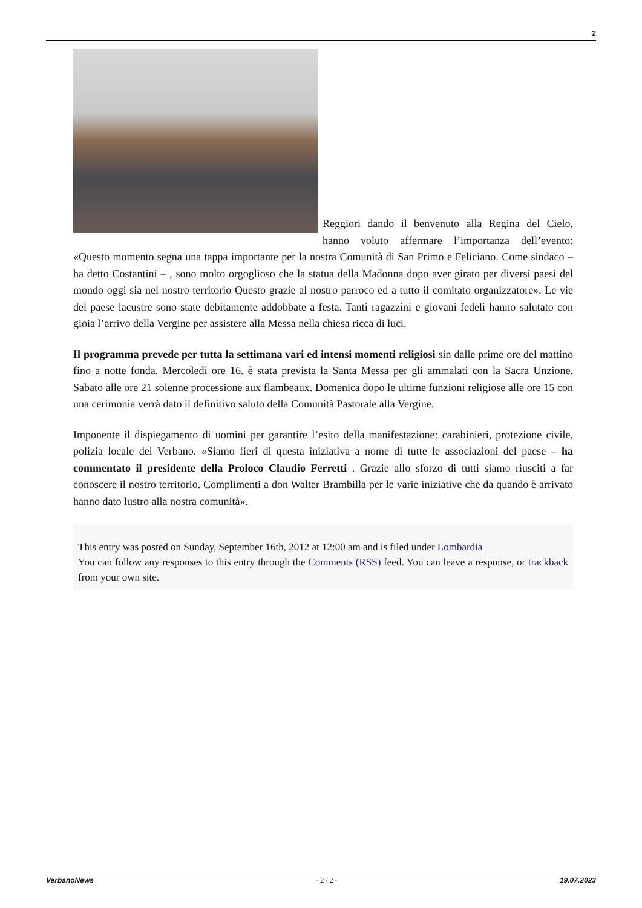2
Reggiori dando il benvenuto alla Regina del Cielo, hanno voluto affermare l’importanza dell’evento: «Questo momento segna una tappa importante per la nostra Comunità di San Primo e Feliciano. Come sindaco – ha detto Costantini – , sono molto orgoglioso che la statua della Madonna dopo aver girato per diversi paesi del mondo oggi sia nel nostro territorio Questo grazie al nostro parroco ed a tutto il comitato organizzatore». Le vie del paese lacustre sono state debitamente addobbate a festa. Tanti ragazzini e giovani fedeli hanno salutato con gioia l’arrivo della Vergine per assistere alla Messa nella chiesa ricca di luci.
Il programma prevede per tutta la settimana vari ed intensi momenti religiosi sin dalle prime ore del mattino fino a notte fonda. Mercoledì ore 16. è stata prevista la Santa Messa per gli ammalati con la Sacra Unzione. Sabato alle ore 21 solenne processione aux flambeaux. Domenica dopo le ultime funzioni religiose alle ore 15 con una cerimonia verrà dato il definitivo saluto della Comunità Pastorale alla Vergine.
Imponente il dispiegamento di uomini per garantire l’esito della manifestazione: carabinieri, protezione civile, polizia locale del Verbano. «Siamo fieri di questa iniziativa a nome di tutte le associazioni del paese – ha commentato il presidente della Proloco Claudio Ferretti . Grazie allo sforzo di tutti siamo riusciti a far conoscere il nostro territorio. Complimenti a don Walter Brambilla per le varie iniziative che da quando è arrivato hanno dato lustro alla nostra comunità».
This entry was posted on Sunday, September 16th, 2012 at 12:00 am and is filed under Lombardia
You can follow any responses to this entry through the Comments (RSS) feed. You can leave a response, or trackback from your own site.
VerbanoNews - 2 / 2 - 19.07.2023